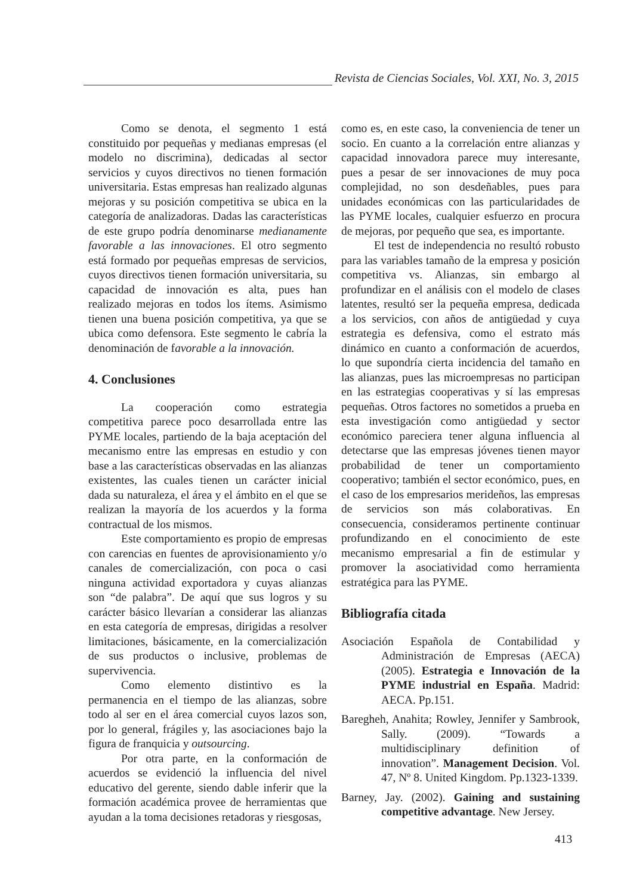Revista de Ciencias Sociales, Vol. XXI, No. 3, 2015
Como se denota, el segmento 1 está constituido por pequeñas y medianas empresas (el modelo no discrimina), dedicadas al sector servicios y cuyos directivos no tienen formación universitaria. Estas empresas han realizado algunas mejoras y su posición competitiva se ubica en la categoría de analizadoras. Dadas las características de este grupo podría denominarse medianamente favorable a las innovaciones. El otro segmento está formado por pequeñas empresas de servicios, cuyos directivos tienen formación universitaria, su capacidad de innovación es alta, pues han realizado mejoras en todos los ítems. Asimismo tienen una buena posición competitiva, ya que se ubica como defensora. Este segmento le cabría la denominación de favorable a la innovación.
4. Conclusiones
La cooperación como estrategia competitiva parece poco desarrollada entre las PYME locales, partiendo de la baja aceptación del mecanismo entre las empresas en estudio y con base a las características observadas en las alianzas existentes, las cuales tienen un carácter inicial dada su naturaleza, el área y el ámbito en el que se realizan la mayoría de los acuerdos y la forma contractual de los mismos.
Este comportamiento es propio de empresas con carencias en fuentes de aprovisionamiento y/o canales de comercialización, con poca o casi ninguna actividad exportadora y cuyas alianzas son “de palabra”. De aquí que sus logros y su carácter básico llevarían a considerar las alianzas en esta categoría de empresas, dirigidas a resolver limitaciones, básicamente, en la comercialización de sus productos o inclusive, problemas de supervivencia.
Como elemento distintivo es la permanencia en el tiempo de las alianzas, sobre todo al ser en el área comercial cuyos lazos son, por lo general, frágiles y, las asociaciones bajo la figura de franquicia y outsourcing.
Por otra parte, en la conformación de acuerdos se evidenció la influencia del nivel educativo del gerente, siendo dable inferir que la formación académica provee de herramientas que ayudan a la toma decisiones retadoras y riesgosas,
como es, en este caso, la conveniencia de tener un socio. En cuanto a la correlación entre alianzas y capacidad innovadora parece muy interesante, pues a pesar de ser innovaciones de muy poca complejidad, no son desdeñables, pues para unidades económicas con las particularidades de las PYME locales, cualquier esfuerzo en procura de mejoras, por pequeño que sea, es importante.
El test de independencia no resultó robusto para las variables tamaño de la empresa y posición competitiva vs. Alianzas, sin embargo al profundizar en el análisis con el modelo de clases latentes, resultó ser la pequeña empresa, dedicada a los servicios, con años de antigüedad y cuya estrategia es defensiva, como el estrato más dinámico en cuanto a conformación de acuerdos, lo que supondría cierta incidencia del tamaño en las alianzas, pues las microempresas no participan en las estrategias cooperativas y sí las empresas pequeñas. Otros factores no sometidos a prueba en esta investigación como antigüedad y sector económico pareciera tener alguna influencia al detectarse que las empresas jóvenes tienen mayor probabilidad de tener un comportamiento cooperativo; también el sector económico, pues, en el caso de los empresarios merideños, las empresas de servicios son más colaborativas. En consecuencia, consideramos pertinente continuar profundizando en el conocimiento de este mecanismo empresarial a fin de estimular y promover la asociatividad como herramienta estratégica para las PYME.
Bibliografía citada
Asociación Española de Contabilidad y Administración de Empresas (AECA) (2005). Estrategia e Innovación de la PYME industrial en España. Madrid: AECA. Pp.151.
Baregheh, Anahita; Rowley, Jennifer y Sambrook, Sally. (2009). “Towards a multidisciplinary definition of innovation”. Management Decision. Vol. 47, Nº 8. United Kingdom. Pp.1323-1339.
Barney, Jay. (2002). Gaining and sustaining competitive advantage. New Jersey.
413